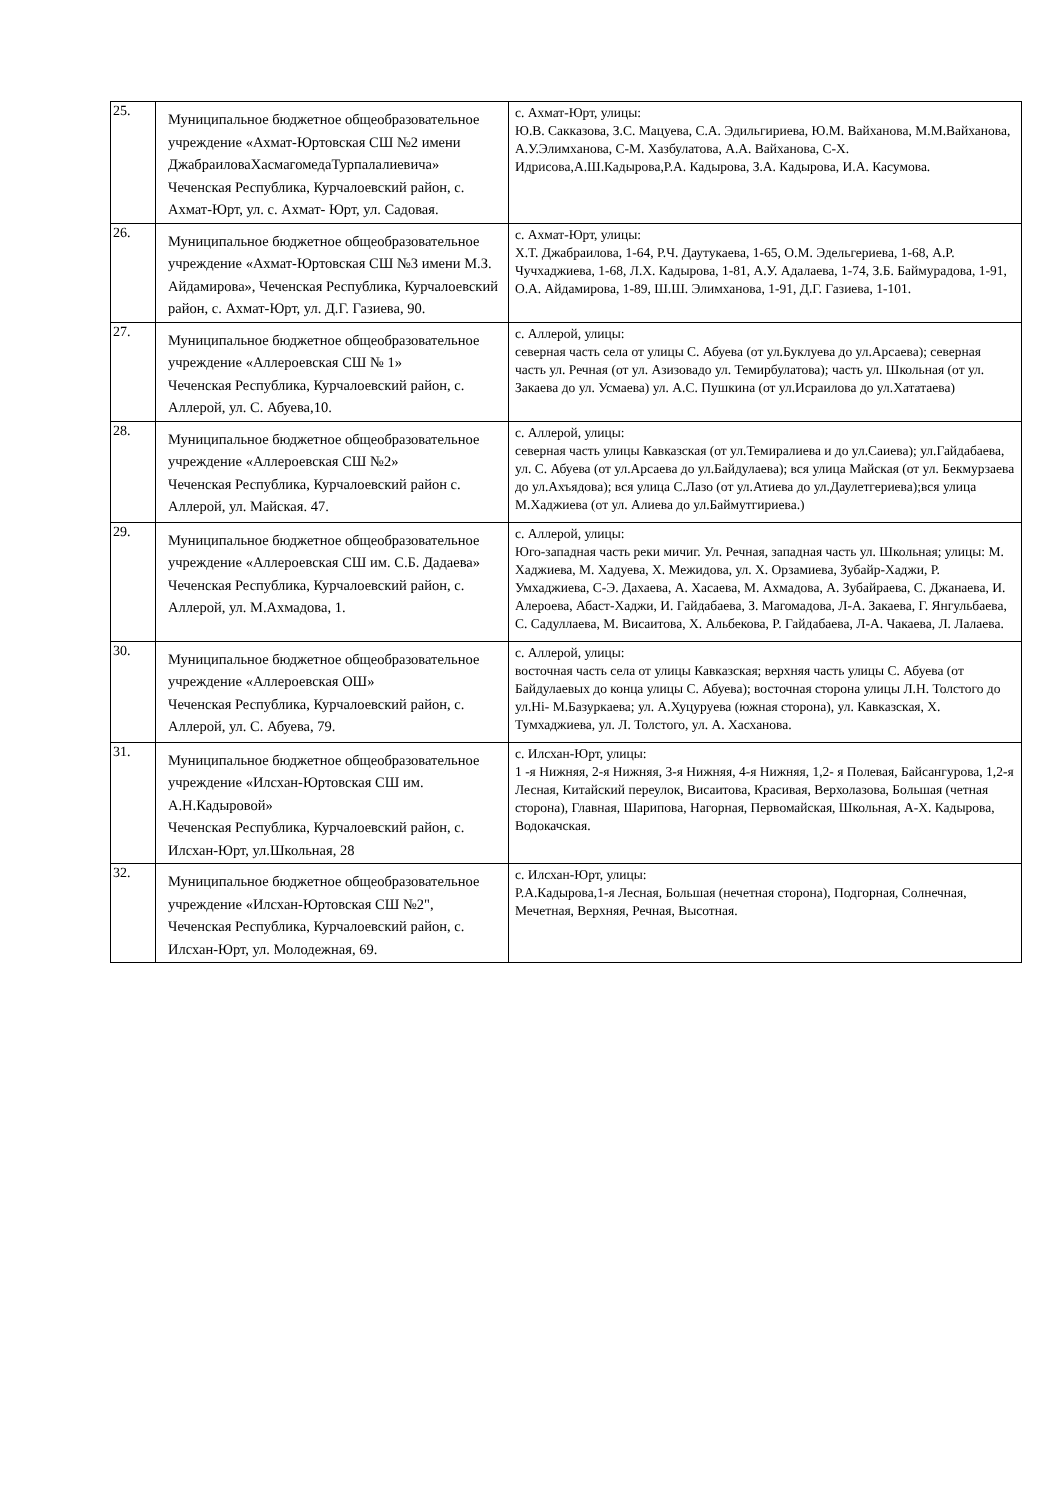| 25. | Муниципальное бюджетное общеобразовательное учреждение «Ахмат-Юртовская СШ №2 имени ДжабраиловаХасмагомедаТурпалалиевича» Чеченская Республика, Курчалоевский район, с. Ахмат-Юрт, ул. с. Ахмат- Юрт, ул. Садовая. | с. Ахмат-Юрт, улицы: Ю.В. Сакказова, З.С. Мацуева, С.А. Эдильгириева, Ю.М. Вайханова, М.М.Вайханова, А.У.Элимханова, С-М. Хазбулатова, А.А. Вайханова, С-Х. Идрисова,А.Ш.Кадырова,Р.А. Кадырова, З.А. Кадырова, И.А. Касумова. |
| 26. | Муниципальное бюджетное общеобразовательное учреждение «Ахмат-Юртовская СШ №3 имени М.З. Айдамирова», Чеченская Республика, Курчалоевский район, с. Ахмат-Юрт, ул. Д.Г. Газиева, 90. | с. Ахмат-Юрт, улицы: Х.Т. Джабраилова, 1-64, Р.Ч. Даутукаева, 1-65, О.М. Эдельгериева, 1-68, А.Р. Чучхаджиева, 1-68, Л.Х. Кадырова, 1-81, А.У. Адалаева, 1-74, З.Б. Баймурадова, 1-91, О.А. Айдамирова, 1-89, Ш.Ш. Элимханова, 1-91, Д.Г. Газиева, 1-101. |
| 27. | Муниципальное бюджетное общеобразовательное учреждение «Аллероевская СШ № 1» Чеченская Республика, Курчалоевский район, с. Аллерой, ул. С. Абуева,10. | с. Аллерой, улицы: северная часть села от улицы С. Абуева (от ул.Буклуева до ул.Арсаева); северная часть ул. Речная (от ул. Азизовадо ул. Темирбулатова); часть ул. Школьная (от ул. Закаева до ул. Усмаева) ул. А.С. Пушкина (от ул.Исраилова до ул.Хататаева) |
| 28. | Муниципальное бюджетное общеобразовательное учреждение «Аллероевская СШ №2» Чеченская Республика, Курчалоевский район с. Аллерой, ул. Майская. 47. | с. Аллерой, улицы: северная часть улицы Кавказская (от ул.Темиралиева и до ул.Саиева); ул.Гайдабаева, ул. С. Абуева (от ул.Арсаева до ул.Байдулаева); вся улица Майская (от ул. Бекмурзаева до ул.Ахъядова); вся улица С.Лазо (от ул.Атиева до ул.Даулетгериева);вся улица М.Хаджиева (от ул. Алиева до ул.Баймутгириева.) |
| 29. | Муниципальное бюджетное общеобразовательное учреждение «Аллероевская СШ им. С.Б. Дадаева» Чеченская Республика, Курчалоевский район, с. Аллерой, ул. М.Ахмадова, 1. | с. Аллерой, улицы: Юго-западная часть реки мичиг. Ул. Речная, западная часть ул. Школьная; улицы: М. Хаджиева, М. Хадуева, Х. Межидова, ул. Х. Орзамиева, Зубайр-Хаджи, Р. Умхаджиева, С-Э. Дахаева, А. Хасаева, М. Ахмадова, А. Зубайраева, С. Джанаева, И. Алероева, Абаст-Хаджи, И. Гайдабаева, З. Магомадова, Л-А. Закаева, Г. Янгульбаева, С. Садуллаева, М. Висаитова, Х. Альбекова, Р. Гайдабаева, Л-А. Чакаева, Л. Лалаева. |
| 30. | Муниципальное бюджетное общеобразовательное учреждение «Аллероевская ОШ» Чеченская Республика, Курчалоевский район, с. Аллерой, ул. С. Абуева, 79. | с. Аллерой, улицы: восточная часть села от улицы Кавказская; верхняя часть улицы С. Абуева (от Байдулаевых до конца улицы С. Абуева); восточная сторона улицы Л.Н. Толстого до ул.Hi- М.Базуркаева; ул. А.Хуцуруева (южная сторона), ул. Кавказская, Х. Тумхаджиева, ул. Л. Толстого, ул. А. Хасханова. |
| 31. | Муниципальное бюджетное общеобразовательное учреждение «Илсхан-Юртовская СШ им. А.Н.Кадыровой» Чеченская Республика, Курчалоевский район, с. Илсхан-Юрт, ул.Школьная, 28 | с. Илсхан-Юрт, улицы: 1 -я Нижняя, 2-я Нижняя, 3-я Нижняя, 4-я Нижняя, 1,2- я Полевая, Байсангурова, 1,2-я Лесная, Китайский переулок, Висаитова, Красивая, Верхолазова, Большая (четная сторона), Главная, Шарипова, Нагорная, Первомайская, Школьная, А-Х. Кадырова, Водокачская. |
| 32. | Муниципальное бюджетное общеобразовательное учреждение «Илсхан-Юртовская СШ №2", Чеченская Республика, Курчалоевский район, с. Илсхан-Юрт, ул. Молодежная, 69. | с. Илсхан-Юрт, улицы: Р.А.Кадырова,1-я Лесная, Большая (нечетная сторона), Подгорная, Солнечная, Мечетная, Верхняя, Речная, Высотная. |